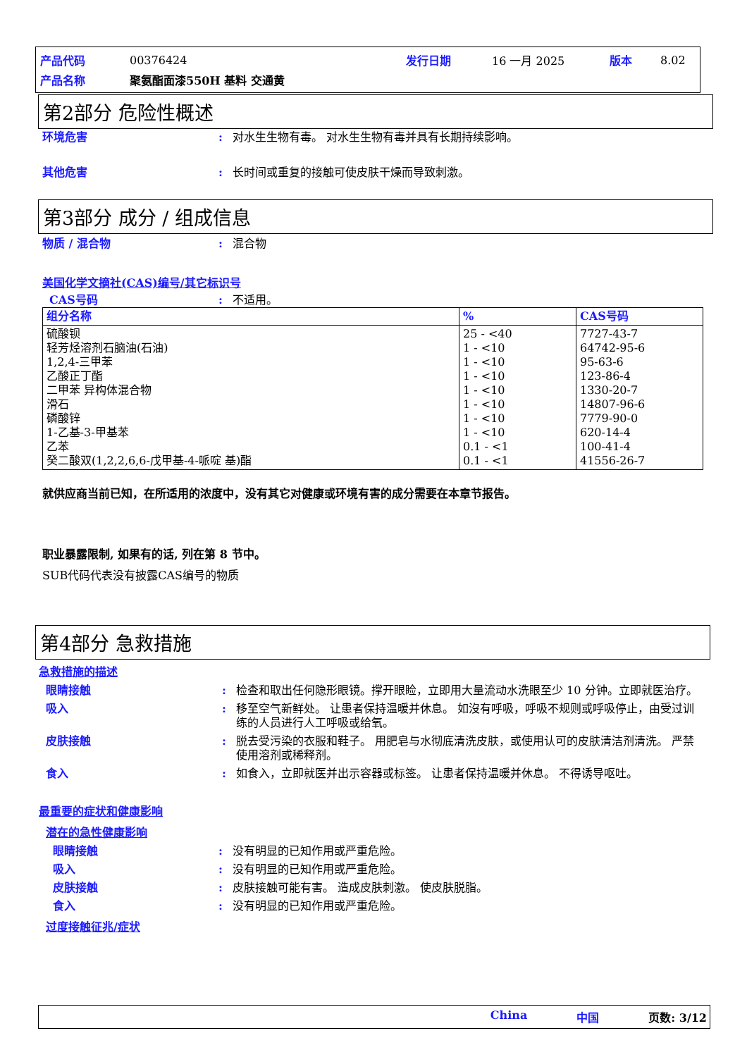| 产品代码 | 00376424 | 发行日期 | 16 一月 2025 | 版本 | 8.02 |
| 产品名称 | 聚氨酯面漆550H 基料 交通黄 | | | | |
第2部分 危险性概述
环境危害 : 对水生生物有毒。 对水生生物有毒并具有长期持续影响。
其他危害 : 长时间或重复的接触可使皮肤干燥而导致刺激。
第3部分 成分 / 组成信息
物质 / 混合物 : 混合物
美国化学文摘社(CAS)编号/其它标识号
CAS号码 : 不适用。
| 组分名称 | % | CAS号码 |
| --- | --- | --- |
| 硫酸钡 轻芳烃溶剂石脑油(石油) 1,2,4-三甲苯 乙酸正丁酯 二甲苯 异构体混合物 滑石 磷酸锌 1-乙基-3-甲基苯 乙苯 癸二酸双(1,2,2,6,6-戊甲基-4-哌啶 基)酯 | 25 - <40 1 - <10 1 - <10 1 - <10 1 - <10 1 - <10 1 - <10 1 - <10 0.1 - <1 0.1 - <1 | 7727-43-7 64742-95-6 95-63-6 123-86-4 1330-20-7 14807-96-6 7779-90-0 620-14-4 100-41-4 41556-26-7 |
就供应商当前已知，在所适用的浓度中，没有其它对健康或环境有害的成分需要在本章节报告。
职业暴露限制, 如果有的话, 列在第 8 节中。
SUB代码代表没有披露CAS编号的物质
第4部分 急救措施
急救措施的描述
眼睛接触 : 检查和取出任何隐形眼镜。撑开眼睑，立即用大量流动水洗眼至少 10 分钟。立即就医治疗。
吸入 : 移至空气新鲜处。 让患者保持温暖并休息。 如沒有呼吸，呼吸不规则或呼吸停止，由受过训练的人员进行人工呼吸或给氧。
皮肤接触 : 脱去受污染的衣服和鞋子。 用肥皂与水彻底清洗皮肤，或使用认可的皮肤清洁剂清洗。 严禁使用溶剂或稀释剂。
食入 : 如食入，立即就医并出示容器或标签。 让患者保持温暖并休息。 不得诱导呕吐。
最重要的症状和健康影响
潜在的急性健康影响
眼睛接触 : 没有明显的已知作用或严重危险。
吸入 : 没有明显的已知作用或严重危险。
皮肤接触 : 皮肤接触可能有害。 造成皮肤刺激。 使皮肤脱脂。
食入 : 没有明显的已知作用或严重危险。
过度接触征兆/症状
China 中国 页数: 3/12